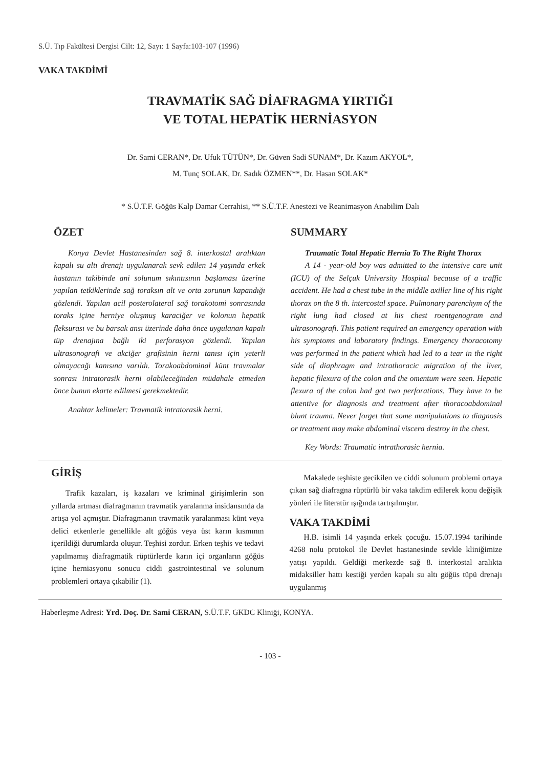S.Ü. Tıp Fakültesi Dergisi Cilt: 12, Sayı: 1 Sayfa:103-107 (1996)
VAKA TAKDİMİ
TRAVMATİK SAĞ DİAFRAGMA YIRTIĞI
VE TOTAL HEPATİK HERNİASYON
Dr. Sami CERAN*, Dr. Ufuk TÜTÜN*, Dr. Güven Sadi SUNAM*, Dr. Kazım AKYOL*,
M. Tunç SOLAK, Dr. Sadık ÖZMEN**, Dr. Hasan SOLAK*
* S.Ü.T.F. Göğüs Kalp Damar Cerrahisi, ** S.Ü.T.F. Anestezi ve Reanimasyon Anabilim Dalı
ÖZET
Konya Devlet Hastanesinden sağ 8. interkostal aralıktan kapalı su altı drenajı uygulanarak sevk edilen 14 yaşında erkek hastanın takibinde ani solunum sıkıntısının başlaması üzerine yapılan tetkiklerinde sağ toraksın alt ve orta zorunun kapandığı gözlendi. Yapılan acil posterolateral sağ torakotomi sonrasında toraks içine herniye oluşmuş karaciğer ve kolonun hepatik fleksurası ve bu barsak ansı üzerinde daha önce uygulanan kapalı tüp drenajına bağlı iki perforasyon gözlendi. Yapılan ultrasonografi ve akciğer grafisinin herni tanısı için yeterli olmayacağı kanısına varıldı. Torakoabdominal künt travmalar sonrası intratorasik herni olabileceğinden müdahale etmeden önce bunun ekarte edilmesi gerekmektedir.
Anahtar kelimeler: Travmatik intratorasik herni.
SUMMARY
Traumatic Total Hepatic Hernia To The Right Thorax
A 14 - year-old boy was admitted to the intensive care unit (ICU) of the Selçuk University Hospital because of a traffic accident. He had a chest tube in the middle axiller line of his right thorax on the 8 th. intercostal space. Pulmonary parenchym of the right lung had closed at his chest roentgenogram and ultrasonografi. This patient required an emergency operation with his symptoms and laboratory findings. Emergency thoracotomy was performed in the patient which had led to a tear in the right side of diaphragm and intrathoracic migration of the liver, hepatic filexura of the colon and the omentum were seen. Hepatic flexura of the colon had got two perforations. They have to be attentive for diagnosis and treatment after thoracoabdominal blunt trauma. Never forget that some manipulations to diagnosis or treatment may make abdominal viscera destroy in the chest.
Key Words: Traumatic intrathorasic hernia.
GİRİŞ
Trafik kazaları, iş kazaları ve kriminal girişimlerin son yıllarda artması diafragmanın travmatik yaralanma insidansında da artışa yol açmıştır. Diafragmanın travmatik yaralanması künt veya delici etkenlerle genellikle alt göğüs veya üst karın kısmının içerildiği durumlarda oluşur. Teşhisi zordur. Erken teşhis ve tedavi yapılmamış diafragmatik rüptürlerde karın içi organların göğüs içine herniasyonu sonucu ciddi gastrointestinal ve solunum problemleri ortaya çıkabilir (1).
Makalede teşhiste gecikilen ve ciddi solunum problemi ortaya çıkan sağ diafragna rüptürlü bir vaka takdim edilerek konu değişik yönleri ile literatür ışığında tartışılmıştır.
VAKA TAKDİMİ
H.B. isimli 14 yaşında erkek çocuğu. 15.07.1994 tarihinde 4268 nolu protokol ile Devlet hastanesinde sevkle kliniğimize yatışı yapıldı. Geldiği merkezde sağ 8. interkostal aralıkta midaksiller hattı kestiği yerden kapalı su altı göğüs tüpü drenajı uygulanmış
Haberleşme Adresi: Yrd. Doç. Dr. Sami CERAN, S.Ü.T.F. GKDC Kliniği, KONYA.
- 103 -